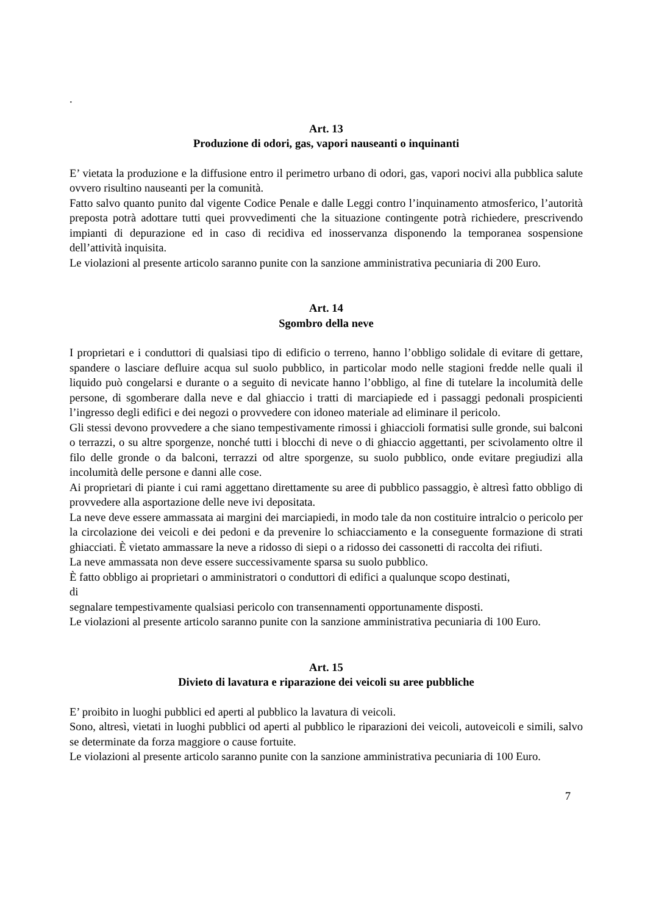.
Art. 13
Produzione di odori, gas, vapori nauseanti o inquinanti
E’ vietata la produzione e la diffusione entro il perimetro urbano di odori, gas, vapori nocivi alla pubblica salute ovvero risultino nauseanti per la comunità.
Fatto salvo quanto punito dal vigente Codice Penale e dalle Leggi contro l’inquinamento atmosferico, l’autorità preposta potrà adottare tutti quei provvedimenti che la situazione contingente potrà richiedere, prescrivendo impianti di depurazione ed in caso di recidiva ed inosservanza disponendo la temporanea sospensione dell’attività inquisita.
Le violazioni al presente articolo saranno punite con la sanzione amministrativa pecuniaria di 200 Euro.
Art. 14
Sgombro della neve
I proprietari e i conduttori di qualsiasi tipo di edificio o terreno, hanno l’obbligo solidale di evitare di gettare, spandere o lasciare defluire acqua sul suolo pubblico, in particolar modo nelle stagioni fredde nelle quali il liquido può congelarsi e durante o a seguito di nevicate hanno l’obbligo, al fine di tutelare la incolumità delle persone, di sgomberare dalla neve e dal ghiaccio i tratti di marciapiede ed i passaggi pedonali prospicienti l’ingresso degli edifici e dei negozi o provvedere con idoneo materiale ad eliminare il pericolo.
Gli stessi devono provvedere a che siano tempestivamente rimossi i ghiaccioli formatisi sulle gronde, sui balconi o terrazzi, o su altre sporgenze, nonché tutti i blocchi di neve o di ghiaccio aggettanti, per scivolamento oltre il filo delle gronde o da balconi, terrazzi od altre sporgenze, su suolo pubblico, onde evitare pregiudizi alla incolumità delle persone e danni alle cose.
Ai proprietari di piante i cui rami aggettano direttamente su aree di pubblico passaggio, è altresì fatto obbligo di provvedere alla asportazione delle neve ivi depositata.
La neve deve essere ammassata ai margini dei marciapiedi, in modo tale da non costituire intralcio o pericolo per la circolazione dei veicoli e dei pedoni e da prevenire lo schiacciamento e la conseguente formazione di strati ghiacciati. È vietato ammassare la neve a ridosso di siepi o a ridosso dei cassonetti di raccolta dei rifiuti.
La neve ammassata non deve essere successivamente sparsa su suolo pubblico.
È fatto obbligo ai proprietari o amministratori o conduttori di edifici a qualunque scopo destinati,
di
segnalare tempestivamente qualsiasi pericolo con transennamenti opportunamente disposti.
Le violazioni al presente articolo saranno punite con la sanzione amministrativa pecuniaria di 100 Euro.
Art. 15
Divieto di lavatura e riparazione dei veicoli su aree pubbliche
E’ proibito in luoghi pubblici ed aperti al pubblico la lavatura di veicoli.
Sono, altresì, vietati in luoghi pubblici od aperti al pubblico le riparazioni dei veicoli, autoveicoli e simili, salvo se determinate da forza maggiore o cause fortuite.
Le violazioni al presente articolo saranno punite con la sanzione amministrativa pecuniaria di 100 Euro.
7